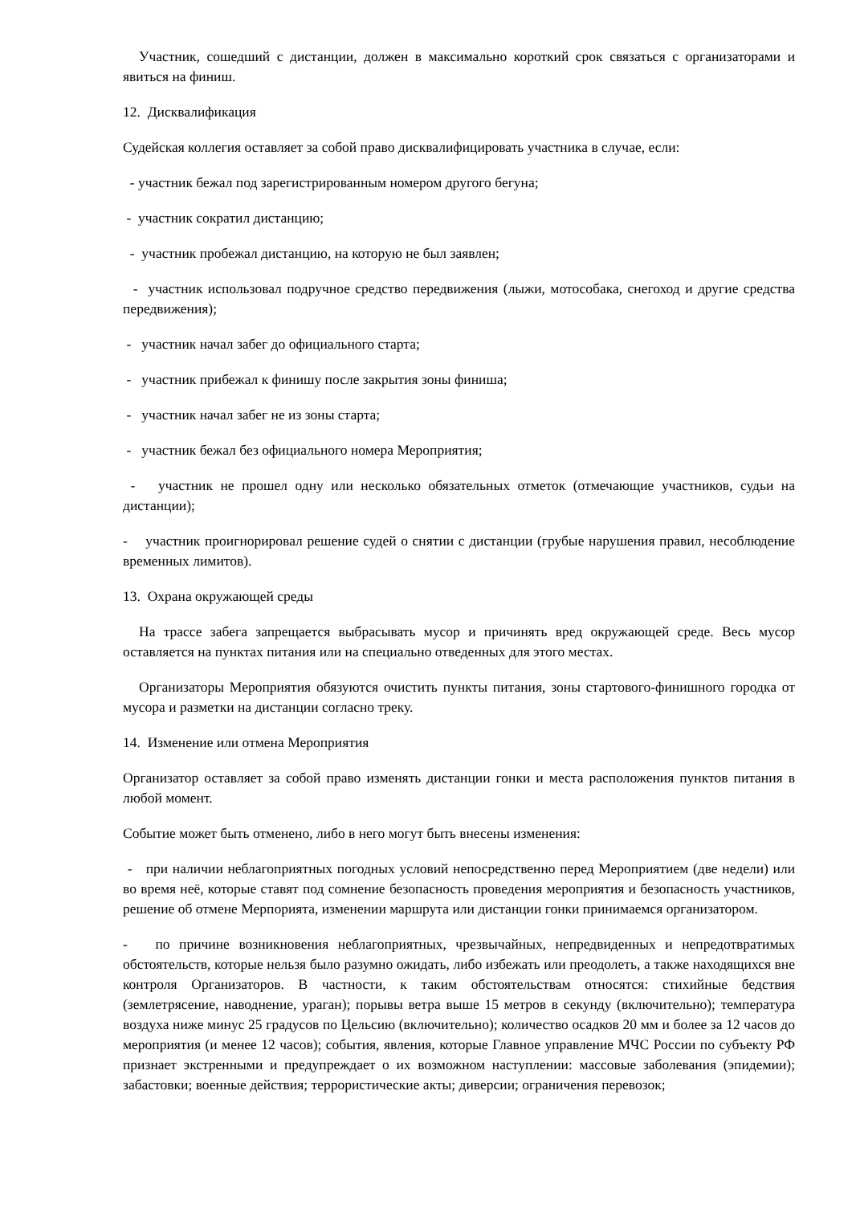Участник, сошедший с дистанции, должен в максимально короткий срок связаться с организаторами и явиться на финиш.
12. Дисквалификация
Судейская коллегия оставляет за собой право дисквалифицировать участника в случае, если:
- участник бежал под зарегистрированным номером другого бегуна;
- участник сократил дистанцию;
- участник пробежал дистанцию, на которую не был заявлен;
- участник использовал подручное средство передвижения (лыжи, мотособака, снегоход и другие средства передвижения);
- участник начал забег до официального старта;
- участник прибежал к финишу после закрытия зоны финиша;
- участник начал забег не из зоны старта;
- участник бежал без официального номера Мероприятия;
- участник не прошел одну или несколько обязательных отметок (отмечающие участников, судьи на дистанции);
- участник проигнорировал решение судей о снятии с дистанции (грубые нарушения правил, несоблюдение временных лимитов).
13. Охрана окружающей среды
На трассе забега запрещается выбрасывать мусор и причинять вред окружающей среде. Весь мусор оставляется на пунктах питания или на специально отведенных для этого местах.
Организаторы Мероприятия обязуются очистить пункты питания, зоны стартового-финишного городка от мусора и разметки на дистанции согласно треку.
14. Изменение или отмена Мероприятия
Организатор оставляет за собой право изменять дистанции гонки и места расположения пунктов питания в любой момент.
Событие может быть отменено, либо в него могут быть внесены изменения:
- при наличии неблагоприятных погодных условий непосредственно перед Мероприятием (две недели) или во время неё, которые ставят под сомнение безопасность проведения мероприятия и безопасность участников, решение об отмене Мерпорията, изменении маршрута или дистанции гонки принимаемся организатором.
- по причине возникновения неблагоприятных, чрезвычайных, непредвиденных и непредотвратимых обстоятельств, которые нельзя было разумно ожидать, либо избежать или преодолеть, а также находящихся вне контроля Организаторов. В частности, к таким обстоятельствам относятся: стихийные бедствия (землетрясение, наводнение, ураган); порывы ветра выше 15 метров в секунду (включительно); температура воздуха ниже минус 25 градусов по Цельсию (включительно); количество осадков 20 мм и более за 12 часов до мероприятия (и менее 12 часов); события, явления, которые Главное управление МЧС России по субъекту РФ признает экстренными и предупреждает о их возможном наступлении: массовые заболевания (эпидемии); забастовки; военные действия; террористические акты; диверсии; ограничения перевозок;